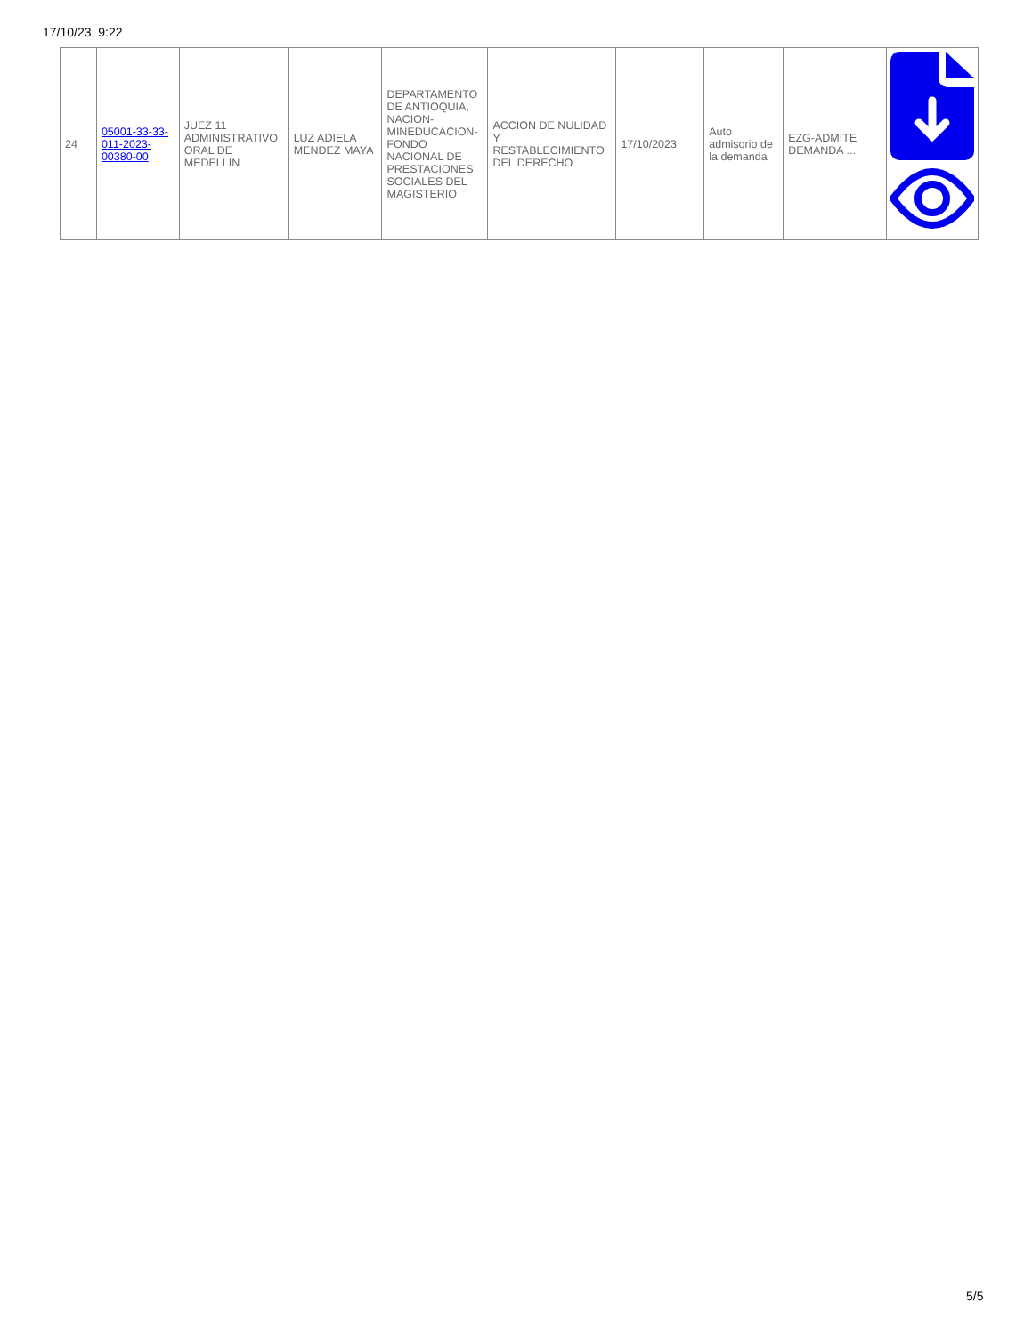17/10/23, 9:22
| 24 | 05001-33-33-011-2023-00380-00 | JUEZ 11 ADMINISTRATIVO ORAL DE MEDELLIN | LUZ ADIELA MENDEZ MAYA | DEPARTAMENTO DE ANTIOQUIA, NACION-MINEDUCACION-FONDO NACIONAL DE PRESTACIONES SOCIALES DEL MAGISTERIO | ACCION DE NULIDAD Y RESTABLECIMIENTO DEL DERECHO | 17/10/2023 | Auto admisorio de la demanda | EZG-ADMITE DEMANDA ... | |
5/5